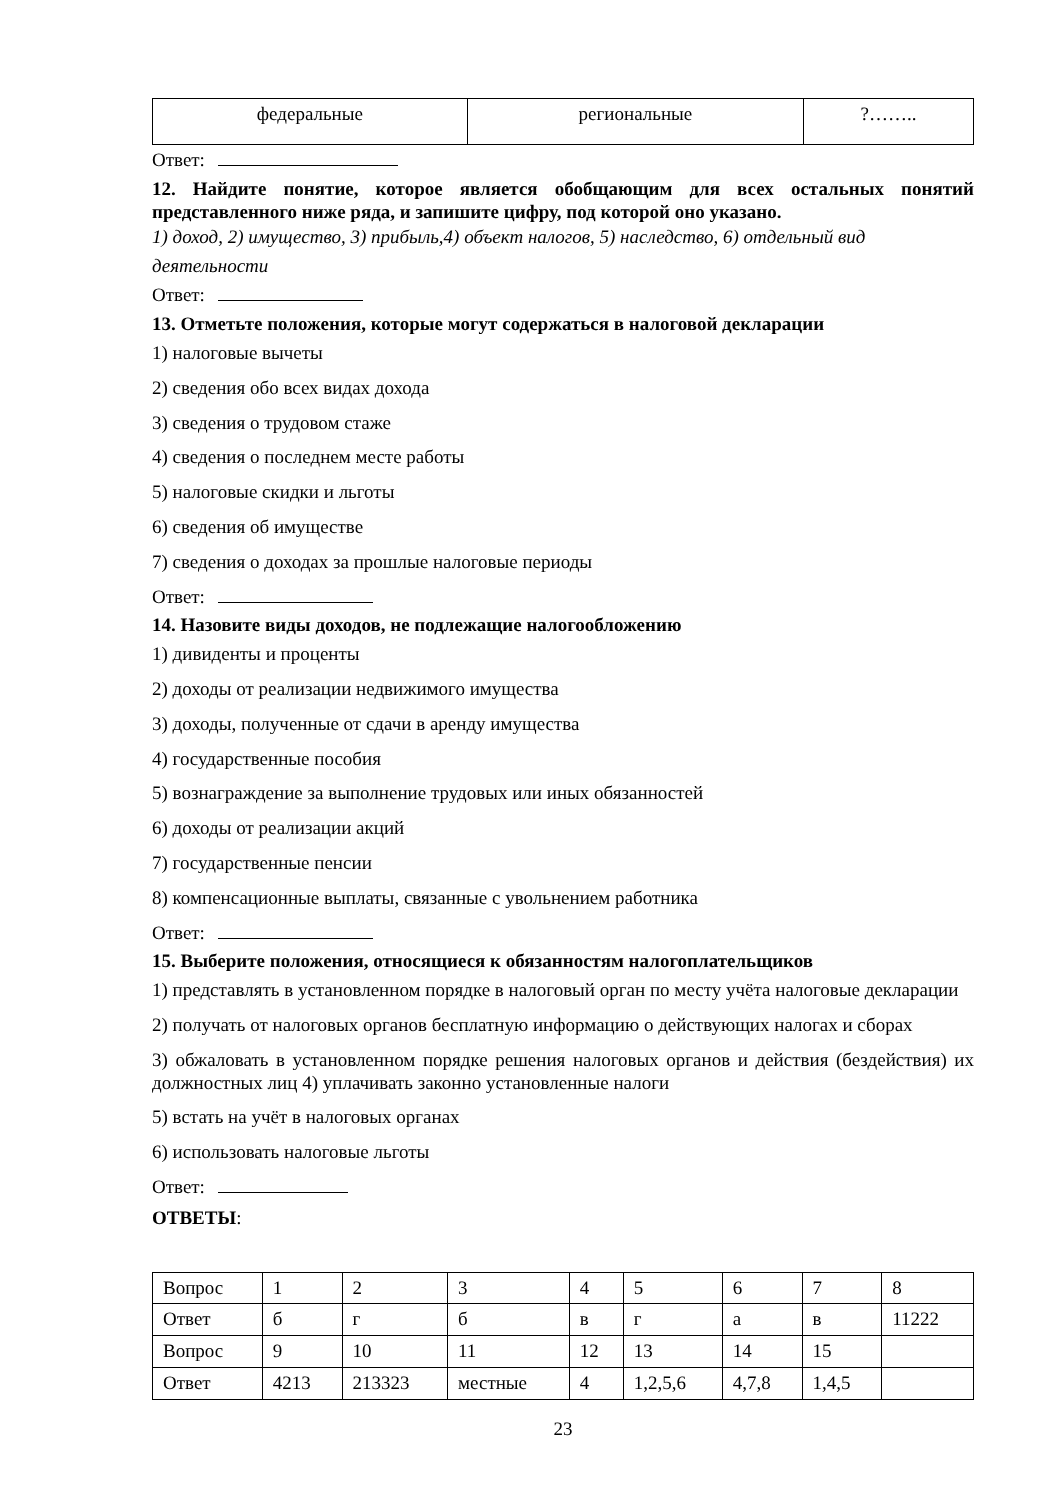| федеральные | региональные | ?…….. |
Ответ:
12. Найдите понятие, которое является обобщающим для всех остальных понятий представленного ниже ряда, и запишите цифру, под которой оно указано.
1) доход, 2) имущество, 3) прибыль,4) объект налогов, 5) наследство, 6) отдельный вид деятельности
Ответ:
13. Отметьте положения, которые могут содержаться в налоговой декларации
1) налоговые вычеты
2) сведения обо всех видах дохода
3) сведения о трудовом стаже
4) сведения о последнем месте работы
5) налоговые скидки и льготы
6) сведения об имуществе
7) сведения о доходах за прошлые налоговые периоды
Ответ:
14. Назовите виды доходов, не подлежащие налогообложению
1) дивиденты и проценты
2) доходы от реализации недвижимого имущества
3) доходы, полученные от сдачи в аренду имущества
4) государственные пособия
5) вознаграждение за выполнение трудовых или иных обязанностей
6) доходы от реализации акций
7) государственные пенсии
8) компенсационные выплаты, связанные с увольнением работника
Ответ:
15. Выберите положения, относящиеся к обязанностям налогоплательщиков
1) представлять в установленном порядке в налоговый орган по месту учёта налоговые декларации
2) получать от налоговых органов бесплатную информацию о действующих налогах и сборах
3) обжаловать в установленном порядке решения налоговых органов и действия (бездействия) их должностных лиц 4) уплачивать законно установленные налоги
5) встать на учёт в налоговых органах
6) использовать налоговые льготы
Ответ:
ОТВЕТЫ:
| Вопрос | 1 | 2 | 3 | 4 | 5 | 6 | 7 | 8 |
| Ответ | б | г | б | в | г | а | в | 11222 |
| Вопрос | 9 | 10 | 11 | 12 | 13 | 14 | 15 | |
| Ответ | 4213 | 213323 | местные | 4 | 1,2,5,6 | 4,7,8 | 1,4,5 | |
23